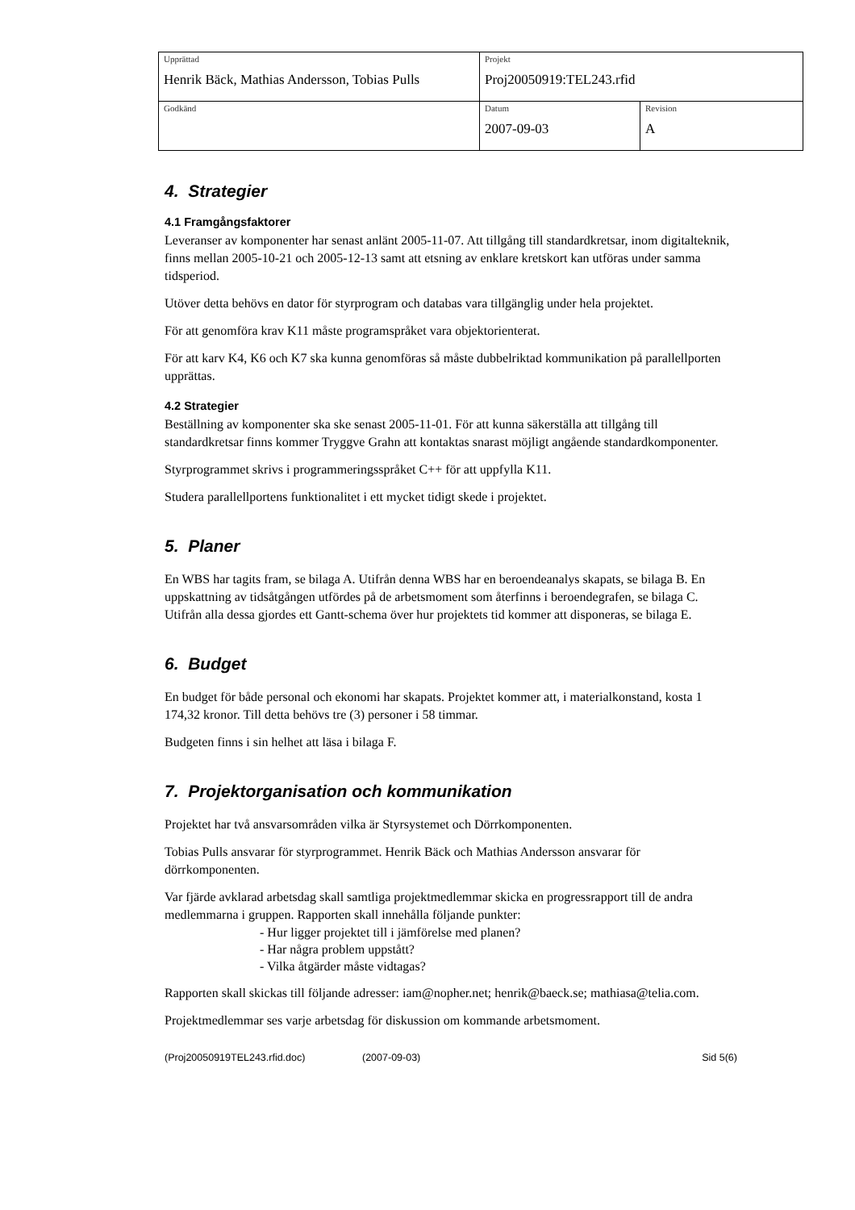| Upprättad Henrik Bäck, Mathias Andersson, Tobias Pulls | Projekt Proj20050919:TEL243.rfid | |
| Godkänd | Datum 2007-09-03 | Revision A |
4. Strategier
4.1 Framgångsfaktorer
Leveranser av komponenter har senast anlänt 2005-11-07. Att tillgång till standardkretsar, inom digitalteknik, finns mellan 2005-10-21 och 2005-12-13 samt att etsning av enklare kretskort kan utföras under samma tidsperiod.
Utöver detta behövs en dator för styrprogram och databas vara tillgänglig under hela projektet.
För att genomföra krav K11 måste programspråket vara objektorienterat.
För att karv K4, K6 och K7 ska kunna genomföras så måste dubbelriktad kommunikation på parallellporten upprättas.
4.2 Strategier
Beställning av komponenter ska ske senast 2005-11-01. För att kunna säkerställa att tillgång till standardkretsar finns kommer Tryggve Grahn att kontaktas snarast möjligt angående standardkomponenter.
Styrprogrammet skrivs i programmeringsspråket C++ för att uppfylla K11.
Studera parallellportens funktionalitet i ett mycket tidigt skede i projektet.
5. Planer
En WBS har tagits fram, se bilaga A. Utifrån denna WBS har en beroendeanalys skapats, se bilaga B. En uppskattning av tidsåtgången utfördes på de arbetsmoment som återfinns i beroendegrafen, se bilaga C. Utifrån alla dessa gjordes ett Gantt-schema över hur projektets tid kommer att disponeras, se bilaga E.
6. Budget
En budget för både personal och ekonomi har skapats. Projektet kommer att, i materialkonstand, kosta 1 174,32 kronor. Till detta behövs tre (3) personer i 58 timmar.
Budgeten finns i sin helhet att läsa i bilaga F.
7. Projektorganisation och kommunikation
Projektet har två ansvarsområden vilka är Styrsystemet och Dörrkomponenten.
Tobias Pulls ansvarar för styrprogrammet. Henrik Bäck och Mathias Andersson ansvarar för dörrkomponenten.
Var fjärde avklarad arbetsdag skall samtliga projektmedlemmar skicka en progressrapport till de andra medlemmarna i gruppen. Rapporten skall innehålla följande punkter:
- Hur ligger projektet till i jämförelse med planen?
- Har några problem uppstått?
- Vilka åtgärder måste vidtagas?
Rapporten skall skickas till följande adresser: iam@nopher.net; henrik@baeck.se; mathiasa@telia.com.
Projektmedlemmar ses varje arbetsdag för diskussion om kommande arbetsmoment.
(Proj20050919TEL243.rfid.doc) (2007-09-03) Sid 5(6)